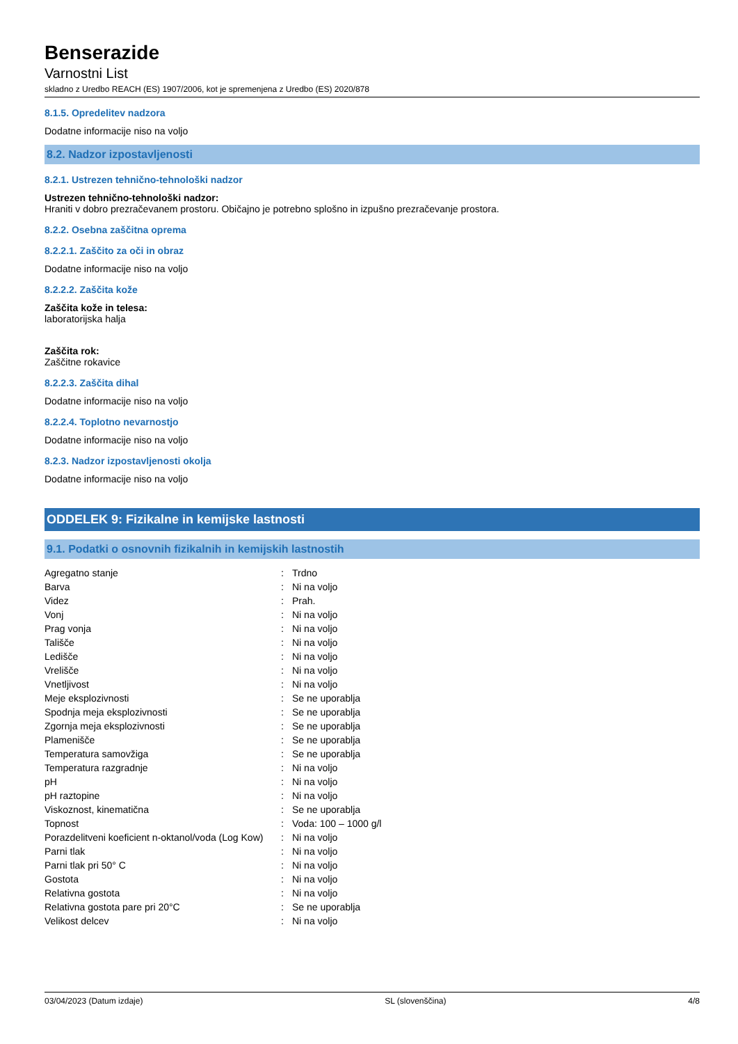Benserazide
Varnostni List
skladno z Uredbo REACH (ES) 1907/2006, kot je spremenjena z Uredbo (ES) 2020/878
8.1.5. Opredelitev nadzora
Dodatne informacije niso na voljo
8.2. Nadzor izpostavljenosti
8.2.1. Ustrezen tehnično-tehnološki nadzor
Ustrezen tehnično-tehnološki nadzor:
Hraniti v dobro prezračevanem prostoru. Običajno je potrebno splošno in izpušno prezračevanje prostora.
8.2.2. Osebna zaščitna oprema
8.2.2.1. Zaščito za oči in obraz
Dodatne informacije niso na voljo
8.2.2.2. Zaščita kože
Zaščita kože in telesa:
laboratorijska halja
Zaščita rok:
Zaščitne rokavice
8.2.2.3. Zaščita dihal
Dodatne informacije niso na voljo
8.2.2.4. Toplotno nevarnostjo
Dodatne informacije niso na voljo
8.2.3. Nadzor izpostavljenosti okolja
Dodatne informacije niso na voljo
ODDELEK 9: Fizikalne in kemijske lastnosti
9.1. Podatki o osnovnih fizikalnih in kemijskih lastnostih
| Agregatno stanje | : | Trdno |
| Barva | : | Ni na voljo |
| Videz | : | Prah. |
| Vonj | : | Ni na voljo |
| Prag vonja | : | Ni na voljo |
| Tališče | : | Ni na voljo |
| Ledišče | : | Ni na voljo |
| Vrelišče | : | Ni na voljo |
| Vnetljivost | : | Ni na voljo |
| Meje eksplozivnosti | : | Se ne uporablja |
| Spodnja meja eksplozivnosti | : | Se ne uporablja |
| Zgornja meja eksplozivnosti | : | Se ne uporablja |
| Plamenišče | : | Se ne uporablja |
| Temperatura samovžiga | : | Se ne uporablja |
| Temperatura razgradnje | : | Ni na voljo |
| pH | : | Ni na voljo |
| pH raztopine | : | Ni na voljo |
| Viskoznost, kinematična | : | Se ne uporablja |
| Topnost | : | Voda: 100 – 1000 g/l |
| Porazdelitveni koeficient n-oktanol/voda (Log Kow) | : | Ni na voljo |
| Parni tlak | : | Ni na voljo |
| Parni tlak pri 50° C | : | Ni na voljo |
| Gostota | : | Ni na voljo |
| Relativna gostota | : | Ni na voljo |
| Relativna gostota pare pri 20°C | : | Se ne uporablja |
| Velikost delcev | : | Ni na voljo |
03/04/2023 (Datum izdaje) SL (slovenščina) 4/8